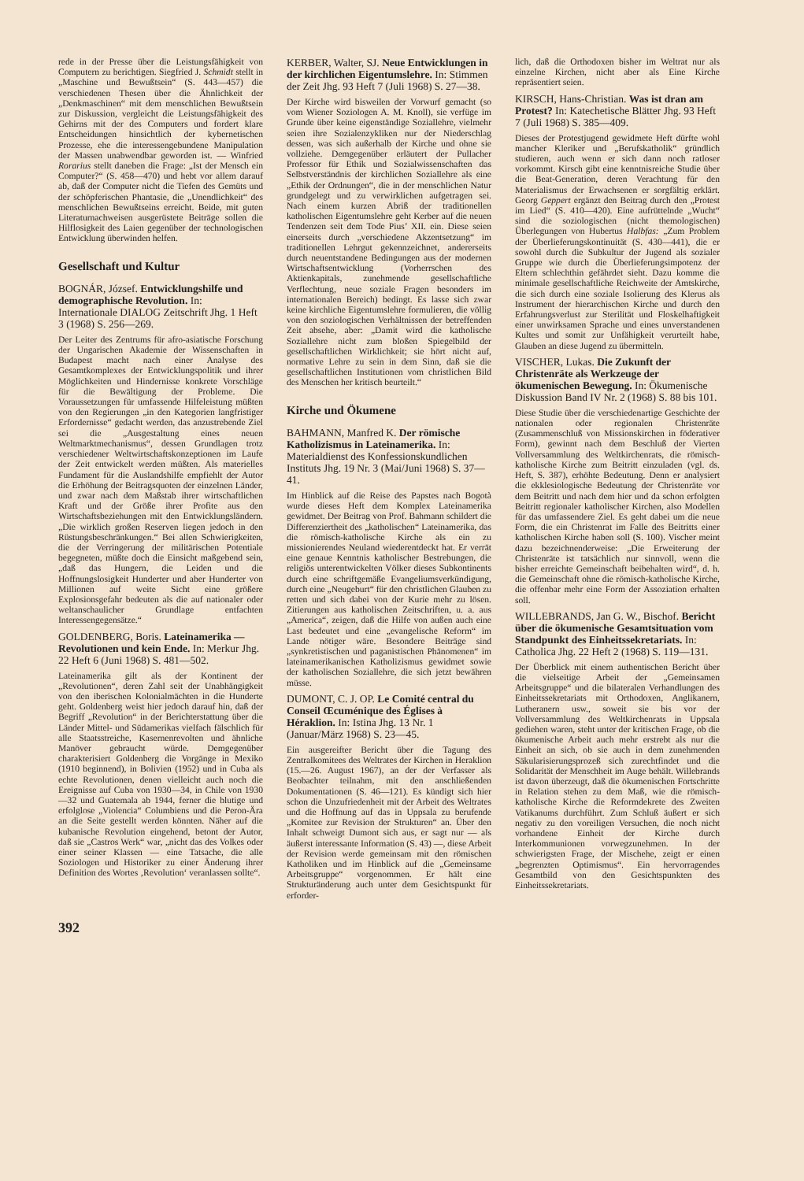rede in der Presse über die Leistungsfähigkeit von Computern zu berichtigen. Siegfried J. Schmidt stellt in „Maschine und Bewußtsein“ (S. 443—457) die verschiedenen Thesen über die Ähnlichkeit der „Denkmaschinen“ mit dem menschlichen Bewußtsein zur Diskussion, vergleicht die Leistungsfähigkeit des Gehirns mit der des Computers und fordert klare Entscheidungen hinsichtlich der kybernetischen Prozesse, ehe die interessengebundene Manipulation der Massen unabwendbar geworden ist. — Winfried Rorarius stellt daneben die Frage: „Ist der Mensch ein Computer?“ (S. 458—470) und hebt vor allem darauf ab, daß der Computer nicht die Tiefen des Gemüts und der schöpferischen Phantasie, die „Unendlichkeit“ des menschlichen Bewußtseins erreicht. Beide, mit guten Literaturnachweisen ausgerüstete Beiträge sollen die Hilflosigkeit des Laien gegenüber der technologischen Entwicklung überwinden helfen.
Gesellschaft und Kultur
BOGNÁR, József. Entwicklungshilfe und demographische Revolution. In: Internationale DIALOG Zeitschrift Jhg. 1 Heft 3 (1968) S. 256—269.
Der Leiter des Zentrums für afro-asiatische Forschung der Ungarischen Akademie der Wissenschaften in Budapest macht nach einer Analyse des Gesamtkomplexes der Entwicklungspolitik und ihrer Möglichkeiten und Hindernisse konkrete Vorschläge für die Bewältigung der Probleme. Die Voraussetzungen für umfassende Hilfeleistung müßten von den Regierungen „in den Kategorien langfristiger Erfordernisse“ gedacht werden, das anzustrebende Ziel sei die „Ausgestaltung eines neuen Weltmarktmechanismus“, dessen Grundlagen trotz verschiedener Weltwirtschaftskonzeptionen im Laufe der Zeit entwickelt werden müßten. Als materielles Fundament für die Auslandshilfe empfiehlt der Autor die Erhöhung der Beitragsquoten der einzelnen Länder, und zwar nach dem Maßstab ihrer wirtschaftlichen Kraft und der Größe ihrer Profite aus den Wirtschaftsbeziehungen mit den Entwicklungsländern. „Die wirklich großen Reserven liegen jedoch in den Rüstungsbeschränkungen.“ Bei allen Schwierigkeiten, die der Verringerung der militärischen Potentiale begegneten, müßte doch die Einsicht maßgebend sein, „daß das Hungern, die Leiden und die Hoffnungslosigkeit Hunderter und aber Hunderter von Millionen auf weite Sicht eine größere Explosionsgefahr bedeuten als die auf nationaler oder weltanschaulicher Grundlage entfachten Interessengegensätze.“
GOLDENBERG, Boris. Lateinamerika — Revolutionen und kein Ende. In: Merkur Jhg. 22 Heft 6 (Juni 1968) S. 481—502.
Lateinamerika gilt als der Kontinent der „Revolutionen“, deren Zahl seit der Unabhängigkeit von den iberischen Kolonialmächten in die Hunderte geht. Goldenberg weist hier jedoch darauf hin, daß der Begriff „Revolution“ in der Berichterstattung über die Länder Mittel- und Südamerikas vielfach fälschlich für alle Staatsstreiche, Kasernenrevolten und ähnliche Manöver gebraucht würde. Demgegenüber charakterisiert Goldenberg die Vorgänge in Mexiko (1910 beginnend), in Bolivien (1952) und in Cuba als echte Revolutionen, denen vielleicht auch noch die Ereignisse auf Cuba von 1930—34, in Chile von 1930—32 und Guatemala ab 1944, ferner die blutige und erfolglose „Violencia“ Columbiens und die Peron-Ära an die Seite gestellt werden könnten. Näher auf die kubanische Revolution eingehend, betont der Autor, daß sie „Castros Werk“ war, „nicht das des Volkes oder einer seiner Klassen — eine Tatsache, die alle Soziologen und Historiker zu einer Änderung ihrer Definition des Wortes ‚Revolution‘ veranlassen sollte“.
KERBER, Walter, SJ. Neue Entwicklungen in der kirchlichen Eigentumslehre. In: Stimmen der Zeit Jhg. 93 Heft 7 (Juli 1968) S. 27—38.
Der Kirche wird bisweilen der Vorwurf gemacht (so vom Wiener Soziologen A. M. Knoll), sie verfüge im Grunde über keine eigenständige Soziallehre, vielmehr seien ihre Sozialenzykliken nur der Niederschlag dessen, was sich außerhalb der Kirche und ohne sie vollziehe. Demgegenüber erläutert der Pullacher Professor für Ethik und Sozialwissenschaften das Selbstverständnis der kirchlichen Soziallehre als eine „Ethik der Ordnungen“, die in der menschlichen Natur grundgelegt und zu verwirklichen aufgetragen sei. Nach einem kurzen Abriß der traditionellen katholischen Eigentumslehre geht Kerber auf die neuen Tendenzen seit dem Tode Pius’ XII. ein. Diese seien einerseits durch „verschiedene Akzentsetzung“ im traditionellen Lehrgut gekennzeichnet, andererseits durch neuentstandene Bedingungen aus der modernen Wirtschaftsentwicklung (Vorherrschen des Aktienkapitals, zunehmende gesellschaftliche Verflechtung, neue soziale Fragen besonders im internationalen Bereich) bedingt. Es lasse sich zwar keine kirchliche Eigentumslehre formulieren, die völlig von den soziologischen Verhältnissen der betreffenden Zeit absehe, aber: „Damit wird die katholische Soziallehre nicht zum bloßen Spiegelbild der gesellschaftlichen Wirklichkeit; sie hört nicht auf, normative Lehre zu sein in dem Sinn, daß sie die gesellschaftlichen Institutionen vom christlichen Bild des Menschen her kritisch beurteilt.“
Kirche und Ökumene
BAHMANN, Manfred K. Der römische Katholizismus in Lateinamerika. In: Materialdienst des Konfessionskundlichen Instituts Jhg. 19 Nr. 3 (Mai/Juni 1968) S. 37—41.
Im Hinblick auf die Reise des Papstes nach Bogotà wurde dieses Heft dem Komplex Lateinamerika gewidmet. Der Beitrag von Prof. Bahmann schildert die Differenziertheit des „katholischen“ Lateinamerika, das die römisch-katholische Kirche als ein zu missionierendes Neuland wiederentdeckt hat. Er verrät eine genaue Kenntnis katholischer Bestrebungen, die religiös unterentwickelten Völker dieses Subkontinents durch eine schriftgemäße Evangeliumsverkündigung, durch eine „Neugeburt“ für den christlichen Glauben zu retten und sich dabei von der Kurie mehr zu lösen. Zitierungen aus katholischen Zeitschriften, u. a. aus „America“, zeigen, daß die Hilfe von außen auch eine Last bedeutet und eine „evangelische Reform“ im Lande nötiger wäre. Besondere Beiträge sind „synkretistischen und paganistischen Phänomenen“ im lateinamerikanischen Katholizismus gewidmet sowie der katholischen Soziallehre, die sich jetzt bewähren müsse.
DUMONT, C. J. OP. Le Comité central du Conseil Œcuménique des Églises à Héraklion. In: Istina Jhg. 13 Nr. 1 (Januar/März 1968) S. 23—45.
Ein ausgereifter Bericht über die Tagung des Zentralkomitees des Weltrates der Kirchen in Heraklion (15.—26. August 1967), an der der Verfasser als Beobachter teilnahm, mit den anschließenden Dokumentationen (S. 46—121). Es kündigt sich hier schon die Unzufriedenheit mit der Arbeit des Weltrates und die Hoffnung auf das in Uppsala zu berufende „Komitee zur Revision der Strukturen“ an. Über den Inhalt schweigt Dumont sich aus, er sagt nur — als äußerst interessante Information (S. 43) —, diese Arbeit der Revision werde gemeinsam mit den römischen Katholiken und im Hinblick auf die „Gemeinsame Arbeitsgruppe“ vorgenommen. Er hält eine Strukturänderung auch unter dem Gesichtspunkt für erforder-
lich, daß die Orthodoxen bisher im Weltrat nur als einzelne Kirchen, nicht aber als Eine Kirche repräsentiert seien.
KIRSCH, Hans-Christian. Was ist dran am Protest? In: Katechetische Blätter Jhg. 93 Heft 7 (Juli 1968) S. 385—409.
Dieses der Protestjugend gewidmete Heft dürfte wohl mancher Kleriker und „Berufskatholik“ gründlich studieren, auch wenn er sich dann noch ratloser vorkommt. Kirsch gibt eine kenntnisreiche Studie über die Beat-Generation, deren Verachtung für den Materialismus der Erwachsenen er sorgfältig erklärt. Georg Geppert ergänzt den Beitrag durch den „Protest im Lied“ (S. 410—420). Eine aufrüttelnde „Wucht“ sind die soziologischen (nicht themologischen) Überlegungen von Hubertus Halbfas: „Zum Problem der Überlieferungskontinuität (S. 430—441), die er sowohl durch die Subkultur der Jugend als sozialer Gruppe wie durch die Überlieferungsimpotenz der Eltern schlechthin gefährdet sieht. Dazu komme die minimale gesellschaftliche Reichweite der Amtskirche, die sich durch eine soziale Isolierung des Klerus als Instrument der hierarchischen Kirche und durch den Erfahrungsverlust zur Sterilität und Floskelhaftigkeit einer unwirksamen Sprache und eines unverstandenen Kultes und somit zur Unfähigkeit verurteilt habe, Glauben an diese Jugend zu übermitteln.
VISCHER, Lukas. Die Zukunft der Christenräte als Werkzeuge der ökumenischen Bewegung. In: Ökumenische Diskussion Band IV Nr. 2 (1968) S. 88 bis 101.
Diese Studie über die verschiedenartige Geschichte der nationalen oder regionalen Christenräte (Zusammenschluß von Missionskirchen in föderativer Form), gewinnt nach dem Beschluß der Vierten Vollversammlung des Weltkirchenrats, die römisch-katholische Kirche zum Beitritt einzuladen (vgl. ds. Heft, S. 387), erhöhte Bedeutung. Denn er analysiert die ekklesiologische Bedeutung der Christenräte vor dem Beitritt und nach dem hier und da schon erfolgten Beitritt regionaler katholischer Kirchen, also Modellen für das umfassendere Ziel. Es geht dabei um die neue Form, die ein Christenrat im Falle des Beitritts einer katholischen Kirche haben soll (S. 100). Vischer meint dazu bezeichnenderweise: „Die Erweiterung der Christenräte ist tatsächlich nur sinnvoll, wenn die bisher erreichte Gemeinschaft beibehalten wird“, d. h. die Gemeinschaft ohne die römisch-katholische Kirche, die offenbar mehr eine Form der Assoziation erhalten soll.
WILLEBRANDS, Jan G. W., Bischof. Bericht über die ökumenische Gesamtsituation vom Standpunkt des Einheitssekretariats. In: Catholica Jhg. 22 Heft 2 (1968) S. 119—131.
Der Überblick mit einem authentischen Bericht über die vielseitige Arbeit der „Gemeinsamen Arbeitsgruppe“ und die bilateralen Verhandlungen des Einheitssekretariats mit Orthodoxen, Anglikanern, Lutheranern usw., soweit sie bis vor der Vollversammlung des Weltkirchenrats in Uppsala gediehen waren, steht unter der kritischen Frage, ob die ökumenische Arbeit auch mehr erstrebt als nur die Einheit an sich, ob sie auch in dem zunehmenden Säkularisierungsprozeß sich zurechtfindet und die Solidarität der Menschheit im Auge behält. Willebrands ist davon überzeugt, daß die ökumenischen Fortschritte in Relation stehen zu dem Maß, wie die römisch-katholische Kirche die Reformdekrete des Zweiten Vatikanums durchführt. Zum Schluß äußert er sich negativ zu den voreiligen Versuchen, die noch nicht vorhandene Einheit der Kirche durch Interkommunionen vorwegzunehmen. In der schwierigsten Frage, der Mischehe, zeigt er einen „begrenzten Optimismus“. Ein hervorragendes Gesamtbild von den Gesichtspunkten des Einheitssekretariats.
392